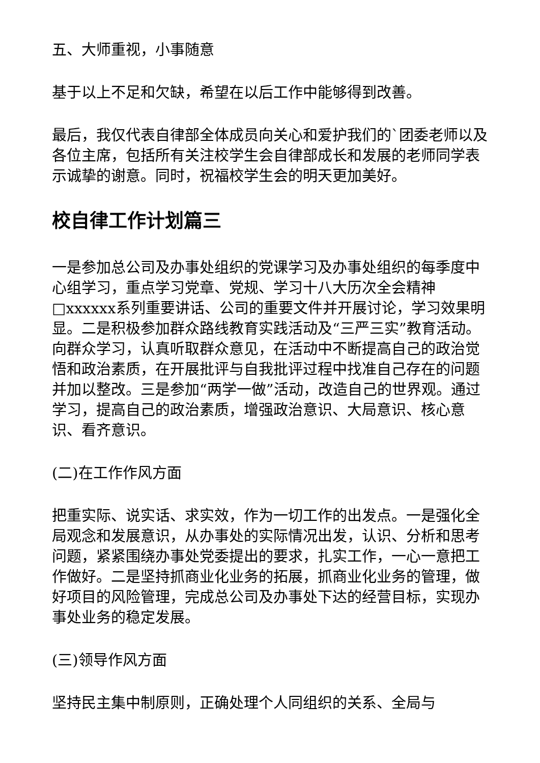五、大师重视，小事随意
基于以上不足和欠缺，希望在以后工作中能够得到改善。
最后，我仅代表自律部全体成员向关心和爱护我们的`团委老师以及各位主席，包括所有关注校学生会自律部成长和发展的老师同学表示诚挚的谢意。同时，祝福校学生会的明天更加美好。
校自律工作计划篇三
一是参加总公司及办事处组织的党课学习及办事处组织的每季度中心组学习，重点学习党章、党规、学习十八大历次全会精神□xxxxxx系列重要讲话、公司的重要文件并开展讨论，学习效果明显。二是积极参加群众路线教育实践活动及“三严三实”教育活动。向群众学习，认真听取群众意见，在活动中不断提高自己的政治觉悟和政治素质，在开展批评与自我批评过程中找准自己存在的问题并加以整改。三是参加“两学一做”活动，改造自己的世界观。通过学习，提高自己的政治素质，增强政治意识、大局意识、核心意识、看齐意识。
(二)在工作作风方面
把重实际、说实话、求实效，作为一切工作的出发点。一是强化全局观念和发展意识，从办事处的实际情况出发，认识、分析和思考问题，紧紧围绕办事处党委提出的要求，扎实工作，一心一意把工作做好。二是坚持抓商业化业务的拓展，抓商业化业务的管理，做好项目的风险管理，完成总公司及办事处下达的经营目标，实现办事处业务的稳定发展。
(三)领导作风方面
坚持民主集中制原则，正确处理个人同组织的关系、全局与